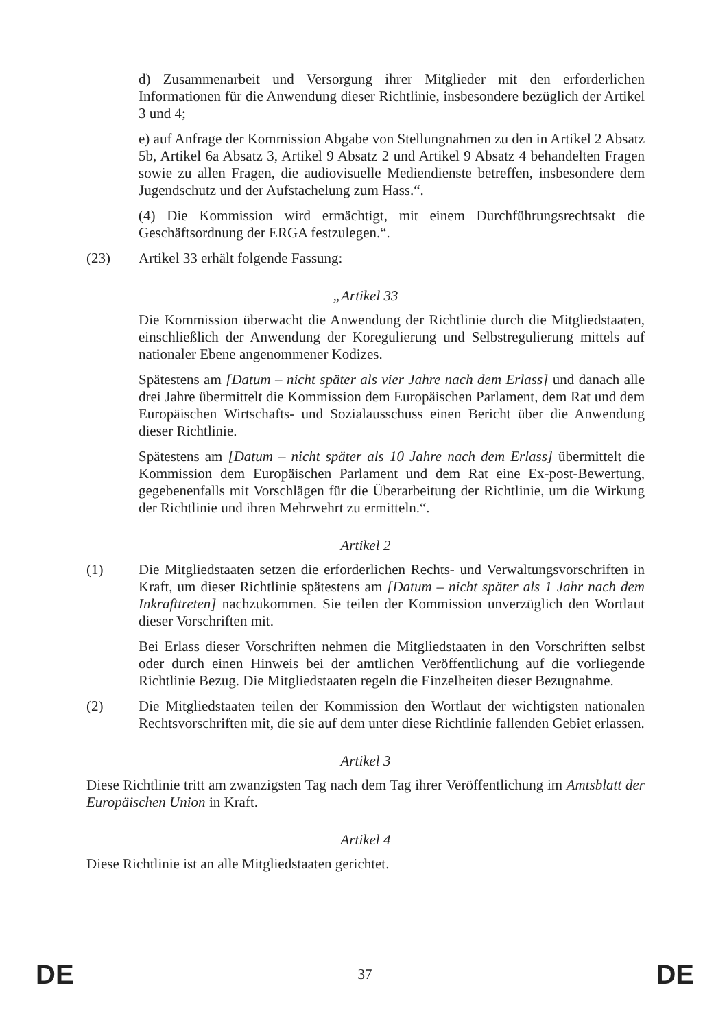d) Zusammenarbeit und Versorgung ihrer Mitglieder mit den erforderlichen Informationen für die Anwendung dieser Richtlinie, insbesondere bezüglich der Artikel 3 und 4;
e) auf Anfrage der Kommission Abgabe von Stellungnahmen zu den in Artikel 2 Absatz 5b, Artikel 6a Absatz 3, Artikel 9 Absatz 2 und Artikel 9 Absatz 4 behandelten Fragen sowie zu allen Fragen, die audiovisuelle Mediendienste betreffen, insbesondere dem Jugendschutz und der Aufstachelung zum Hass.“.
(4) Die Kommission wird ermächtigt, mit einem Durchführungsrechtsakt die Geschäftsordnung der ERGA festzulegen.“.
(23) Artikel 33 erhält folgende Fassung:
„Artikel 33
Die Kommission überwacht die Anwendung der Richtlinie durch die Mitgliedstaaten, einschließlich der Anwendung der Koregulierung und Selbstregulierung mittels auf nationaler Ebene angenommener Kodizes.
Spätestens am [Datum – nicht später als vier Jahre nach dem Erlass] und danach alle drei Jahre übermittelt die Kommission dem Europäischen Parlament, dem Rat und dem Europäischen Wirtschafts- und Sozialausschuss einen Bericht über die Anwendung dieser Richtlinie.
Spätestens am [Datum – nicht später als 10 Jahre nach dem Erlass] übermittelt die Kommission dem Europäischen Parlament und dem Rat eine Ex-post-Bewertung, gegebenenfalls mit Vorschlägen für die Überarbeitung der Richtlinie, um die Wirkung der Richtlinie und ihren Mehrwehrt zu ermitteln.“.
Artikel 2
(1) Die Mitgliedstaaten setzen die erforderlichen Rechts- und Verwaltungsvorschriften in Kraft, um dieser Richtlinie spätestens am [Datum – nicht später als 1 Jahr nach dem Inkrafttreten] nachzukommen. Sie teilen der Kommission unverzüglich den Wortlaut dieser Vorschriften mit.
Bei Erlass dieser Vorschriften nehmen die Mitgliedstaaten in den Vorschriften selbst oder durch einen Hinweis bei der amtlichen Veröffentlichung auf die vorliegende Richtlinie Bezug. Die Mitgliedstaaten regeln die Einzelheiten dieser Bezugnahme.
(2) Die Mitgliedstaaten teilen der Kommission den Wortlaut der wichtigsten nationalen Rechtsvorschriften mit, die sie auf dem unter diese Richtlinie fallenden Gebiet erlassen.
Artikel 3
Diese Richtlinie tritt am zwanzigsten Tag nach dem Tag ihrer Veröffentlichung im Amtsblatt der Europäischen Union in Kraft.
Artikel 4
Diese Richtlinie ist an alle Mitgliedstaaten gerichtet.
DE 37 DE